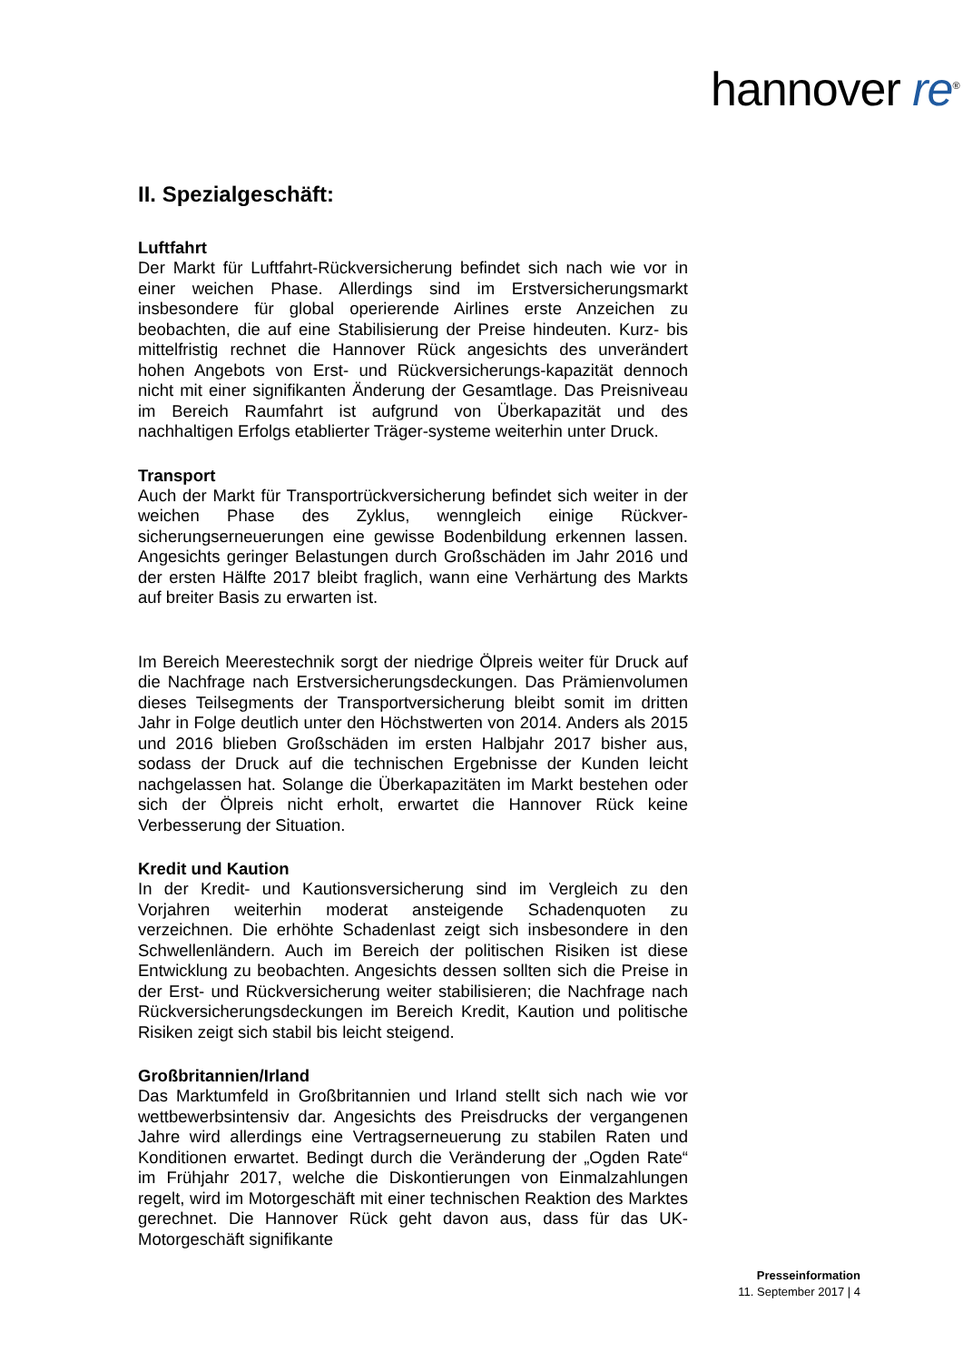hannover re<sup>®</sup>
II. Spezialgeschäft:
Luftfahrt
Der Markt für Luftfahrt-Rückversicherung befindet sich nach wie vor in einer weichen Phase. Allerdings sind im Erstversicherungsmarkt insbesondere für global operierende Airlines erste Anzeichen zu beobachten, die auf eine Stabilisierung der Preise hindeuten. Kurz- bis mittelfristig rechnet die Hannover Rück angesichts des unverändert hohen Angebots von Erst- und Rückversicherungs-kapazität dennoch nicht mit einer signifikanten Änderung der Gesamtlage. Das Preisniveau im Bereich Raumfahrt ist aufgrund von Überkapazität und des nachhaltigen Erfolgs etablierter Träger-systeme weiterhin unter Druck.
Transport
Auch der Markt für Transportrückversicherung befindet sich weiter in der weichen Phase des Zyklus, wenngleich einige Rückver-sicherungserneuerungen eine gewisse Bodenbildung erkennen lassen. Angesichts geringer Belastungen durch Großschäden im Jahr 2016 und der ersten Hälfte 2017 bleibt fraglich, wann eine Verhärtung des Markts auf breiter Basis zu erwarten ist.
Im Bereich Meerestechnik sorgt der niedrige Ölpreis weiter für Druck auf die Nachfrage nach Erstversicherungsdeckungen. Das Prämienvolumen dieses Teilsegments der Transportversicherung bleibt somit im dritten Jahr in Folge deutlich unter den Höchstwerten von 2014. Anders als 2015 und 2016 blieben Großschäden im ersten Halbjahr 2017 bisher aus, sodass der Druck auf die technischen Ergebnisse der Kunden leicht nachgelassen hat. Solange die Überkapazitäten im Markt bestehen oder sich der Ölpreis nicht erholt, erwartet die Hannover Rück keine Verbesserung der Situation.
Kredit und Kaution
In der Kredit- und Kautionsversicherung sind im Vergleich zu den Vorjahren weiterhin moderat ansteigende Schadenquoten zu verzeichnen. Die erhöhte Schadenlast zeigt sich insbesondere in den Schwellenländern. Auch im Bereich der politischen Risiken ist diese Entwicklung zu beobachten. Angesichts dessen sollten sich die Preise in der Erst- und Rückversicherung weiter stabilisieren; die Nachfrage nach Rückversicherungsdeckungen im Bereich Kredit, Kaution und politische Risiken zeigt sich stabil bis leicht steigend.
Großbritannien/Irland
Das Marktumfeld in Großbritannien und Irland stellt sich nach wie vor wettbewerbsintensiv dar. Angesichts des Preisdrucks der vergangenen Jahre wird allerdings eine Vertragserneuerung zu stabilen Raten und Konditionen erwartet. Bedingt durch die Veränderung der „Ogden Rate“ im Frühjahr 2017, welche die Diskontierungen von Einmalzahlungen regelt, wird im Motorgeschäft mit einer technischen Reaktion des Marktes gerechnet. Die Hannover Rück geht davon aus, dass für das UK-Motorgeschäft signifikante
Presseinformation
11. September 2017 | 4